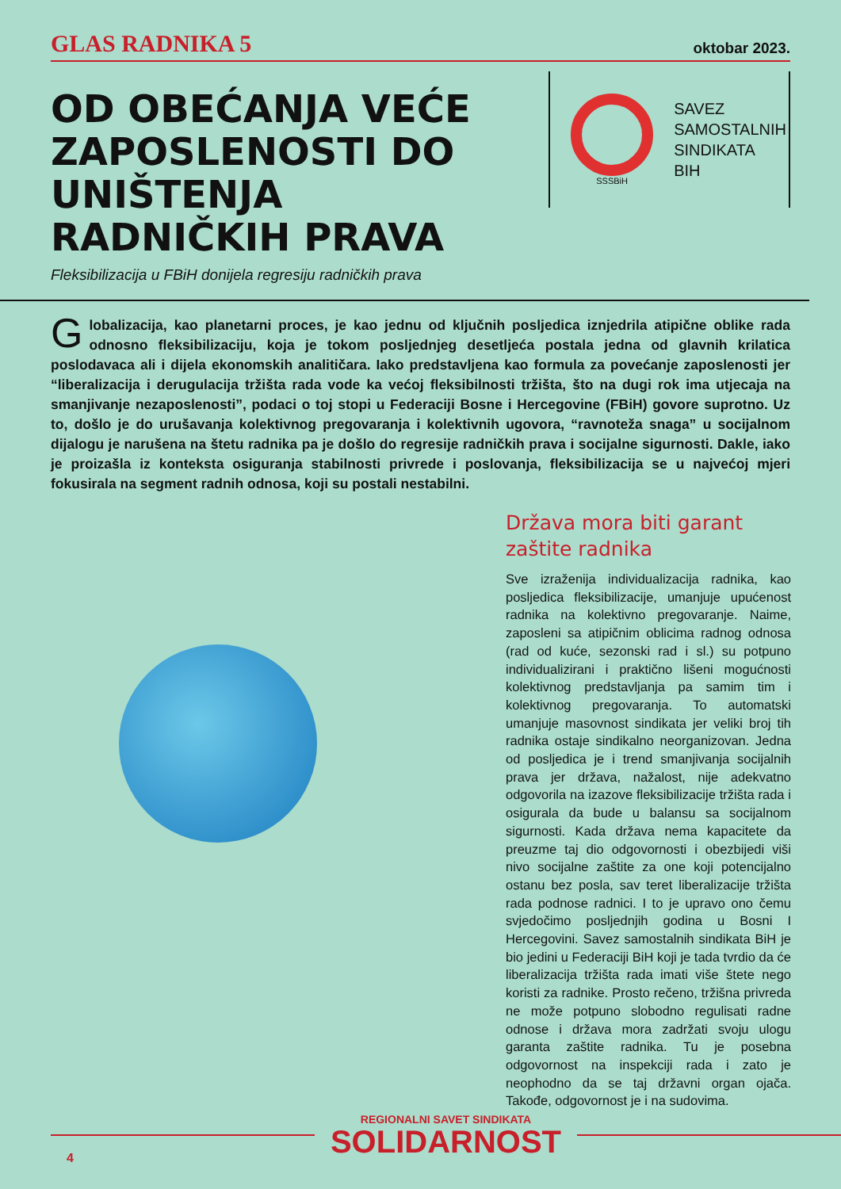GLAS RADNIKA 5 oktobar 2023.
OD OBEĆANJA VEĆE ZAPOSLENOSTI DO UNIŠTENJA RADNIČKIH PRAVA
Fleksibilizacija u FBiH donijela regresiju radničkih prava
SSSBiH
SAVEZ
SAMOSTALNIH
SINDIKATA
BIH
Globalizacija, kao planetarni proces, je kao jednu od ključnih posljedica iznjedrila atipične oblike rada odnosno fleksibilizaciju, koja je tokom posljednjeg desetljeća postala jedna od glavnih krilatica poslodavaca ali i dijela ekonomskih analitičara. Iako predstavljena kao formula za povećanje zaposlenosti jer “liberalizacija i derugulacija tržišta rada vode ka većoj fleksibilnosti tržišta, što na dugi rok ima utjecaja na smanjivanje nezaposlenosti”, podaci o toj stopi u Federaciji Bosne i Hercegovine (FBiH) govore suprotno. Uz to, došlo je do urušavanja kolektivnog pregovaranja i kolektivnih ugovora, “ravnoteža snaga” u socijalnom dijalogu je narušena na štetu radnika pa je došlo do regresije radničkih prava i socijalne sigurnosti. Dakle, iako je proizašla iz konteksta osiguranja stabilnosti privrede i poslovanja, fleksibilizacija se u najvećoj mjeri fokusirala na segment radnih odnosa, koji su postali nestabilni.
Država mora biti garant zaštite radnika
Sve izraženija individualizacija radnika, kao posljedica fleksibilizacije, umanjuje upućenost radnika na kolektivno pregovaranje. Naime, zaposleni sa atipičnim oblicima radnog odnosa (rad od kuće, sezonski rad i sl.) su potpuno individualizirani i praktično lišeni mogućnosti kolektivnog predstavljanja pa samim tim i kolektivnog pregovaranja. To automatski umanjuje masovnost sindikata jer veliki broj tih radnika ostaje sindikalno neorganizovan. Jedna od posljedica je i trend smanjivanja socijalnih prava jer država, nažalost, nije adekvatno odgovorila na izazove fleksibilizacije tržišta rada i osigurala da bude u balansu sa socijalnom sigurnosti. Kada država nema kapacitete da preuzme taj dio odgovornosti i obezbijedi viši nivo socijalne zaštite za one koji potencijalno ostanu bez posla, sav teret liberalizacije tržišta rada podnose radnici. I to je upravo ono čemu svjedočimo posljednjih godina u Bosni I Hercegovini. Savez samostalnih sindikata BiH je bio jedini u Federaciji BiH koji je tada tvrdio da će liberalizacija tržišta rada imati više štete nego koristi za radnike. Prosto rečeno, tržišna privreda ne može potpuno slobodno regulisati radne odnose i država mora zadržati svoju ulogu garanta zaštite radnika. Tu je posebna odgovornost na inspekciji rada i zato je neophodno da se taj državni organ ojača. Takođe, odgovornost je i na sudovima.
REGIONALNI SAVET SINDIKATA
SOLIDARNOST
4